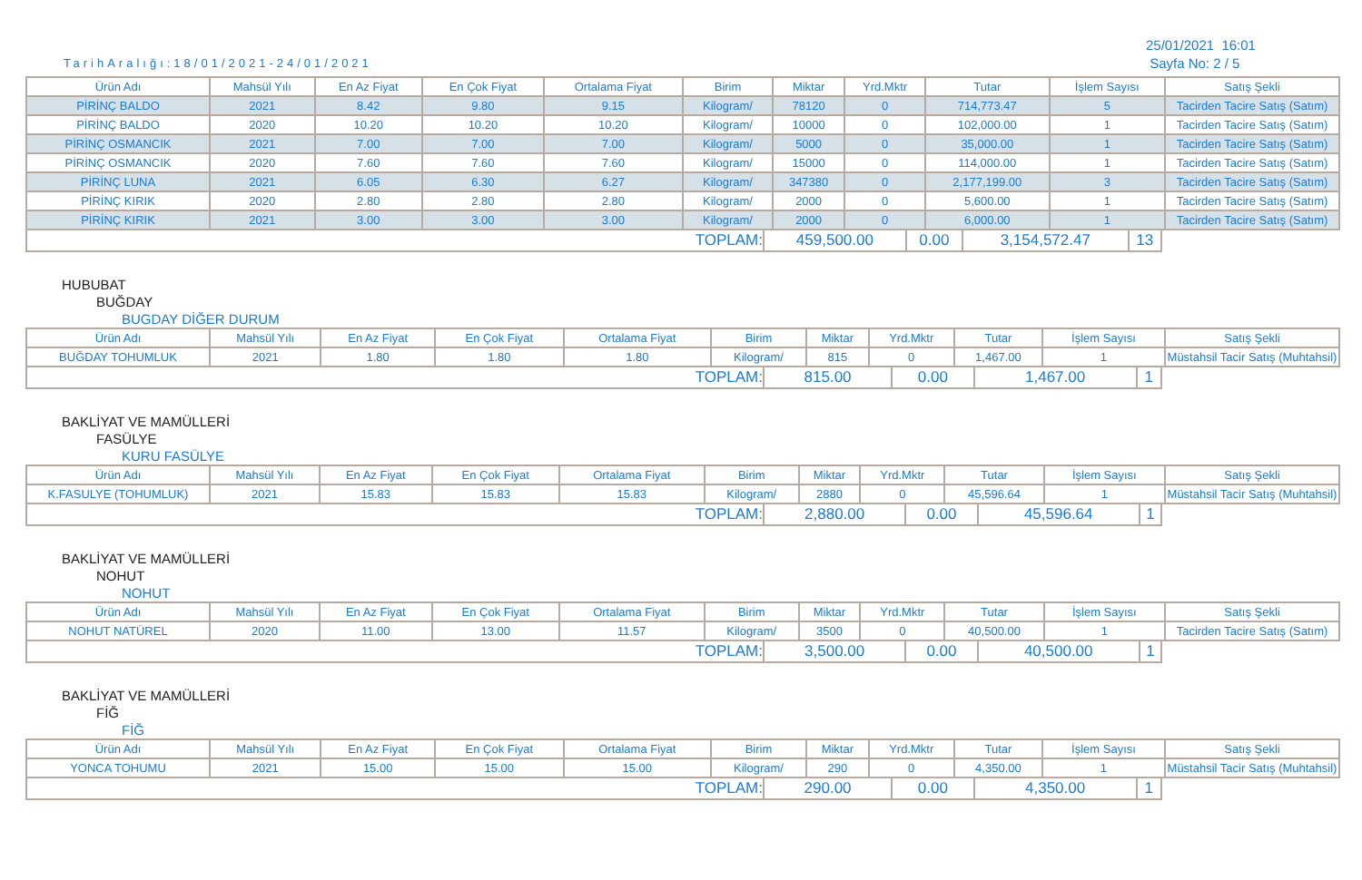TarihAralığı:18/01/2021-24/01/2021
25/01/2021 16:01
Sayfa No: 2 / 5
| Ürün Adı | Mahsül Yılı | En Az Fiyat | En Çok Fiyat | Ortalama Fiyat | Birim | Miktar | Yrd.Mktr | Tutar | İşlem Sayısı | Satış Şekli |
| --- | --- | --- | --- | --- | --- | --- | --- | --- | --- | --- |
| PİRİNÇ BALDO | 2021 | 8.42 | 9.80 | 9.15 | Kilogram/ | 78120 | 0 | 714,773.47 | 5 | Tacirden Tacire Satış (Satım) |
| PİRİNÇ BALDO | 2020 | 10.20 | 10.20 | 10.20 | Kilogram/ | 10000 | 0 | 102,000.00 | 1 | Tacirden Tacire Satış (Satım) |
| PİRİNÇ OSMANCIK | 2021 | 7.00 | 7.00 | 7.00 | Kilogram/ | 5000 | 0 | 35,000.00 | 1 | Tacirden Tacire Satış (Satım) |
| PİRİNÇ OSMANCIK | 2020 | 7.60 | 7.60 | 7.60 | Kilogram/ | 15000 | 0 | 114,000.00 | 1 | Tacirden Tacire Satış (Satım) |
| PİRİNÇ LUNA | 2021 | 6.05 | 6.30 | 6.27 | Kilogram/ | 347380 | 0 | 2,177,199.00 | 3 | Tacirden Tacire Satış (Satım) |
| PİRİNÇ KIRIK | 2020 | 2.80 | 2.80 | 2.80 | Kilogram/ | 2000 | 0 | 5,600.00 | 1 | Tacirden Tacire Satış (Satım) |
| PİRİNÇ KIRIK | 2021 | 3.00 | 3.00 | 3.00 | Kilogram/ | 2000 | 0 | 6,000.00 | 1 | Tacirden Tacire Satış (Satım) |
| TOPLAM: | 459,500.00 | 0.00 | 3,154,572.47 | 13 |
HUBUBAT
BUĞDAY
BUGDAY DİĞER DURUM
| Ürün Adı | Mahsül Yılı | En Az Fiyat | En Çok Fiyat | Ortalama Fiyat | Birim | Miktar | Yrd.Mktr | Tutar | İşlem Sayısı | Satış Şekli |
| --- | --- | --- | --- | --- | --- | --- | --- | --- | --- | --- |
| BUĞDAY TOHUMLUK | 2021 | 1.80 | 1.80 | 1.80 | Kilogram/ | 815 | 0 | 1,467.00 | 1 | Müstahsil Tacir Satış (Muhtahsil) |
| TOPLAM: | 815.00 | 0.00 | 1,467.00 | 1 |
BAKLİYAT VE MAMÜLLERİ
FASÜLYE
KURU FASÜLYE
| Ürün Adı | Mahsül Yılı | En Az Fiyat | En Çok Fiyat | Ortalama Fiyat | Birim | Miktar | Yrd.Mktr | Tutar | İşlem Sayısı | Satış Şekli |
| --- | --- | --- | --- | --- | --- | --- | --- | --- | --- | --- |
| K.FASULYE (TOHUMLUK) | 2021 | 15.83 | 15.83 | 15.83 | Kilogram/ | 2880 | 0 | 45,596.64 | 1 | Müstahsil Tacir Satış (Muhtahsil) |
| TOPLAM: | 2,880.00 | 0.00 | 45,596.64 | 1 |
BAKLİYAT VE MAMÜLLERİ
NOHUT
NOHUT
| Ürün Adı | Mahsül Yılı | En Az Fiyat | En Çok Fiyat | Ortalama Fiyat | Birim | Miktar | Yrd.Mktr | Tutar | İşlem Sayısı | Satış Şekli |
| --- | --- | --- | --- | --- | --- | --- | --- | --- | --- | --- |
| NOHUT NATÜREL | 2020 | 11.00 | 13.00 | 11.57 | Kilogram/ | 3500 | 0 | 40,500.00 | 1 | Tacirden Tacire Satış (Satım) |
| TOPLAM: | 3,500.00 | 0.00 | 40,500.00 | 1 |
BAKLİYAT VE MAMÜLLERİ
FİĞ
FİĞ
| Ürün Adı | Mahsül Yılı | En Az Fiyat | En Çok Fiyat | Ortalama Fiyat | Birim | Miktar | Yrd.Mktr | Tutar | İşlem Sayısı | Satış Şekli |
| --- | --- | --- | --- | --- | --- | --- | --- | --- | --- | --- |
| YONCA TOHUMU | 2021 | 15.00 | 15.00 | 15.00 | Kilogram/ | 290 | 0 | 4,350.00 | 1 | Müstahsil Tacir Satış (Muhtahsil) |
| TOPLAM: | 290.00 | 0.00 | 4,350.00 | 1 |